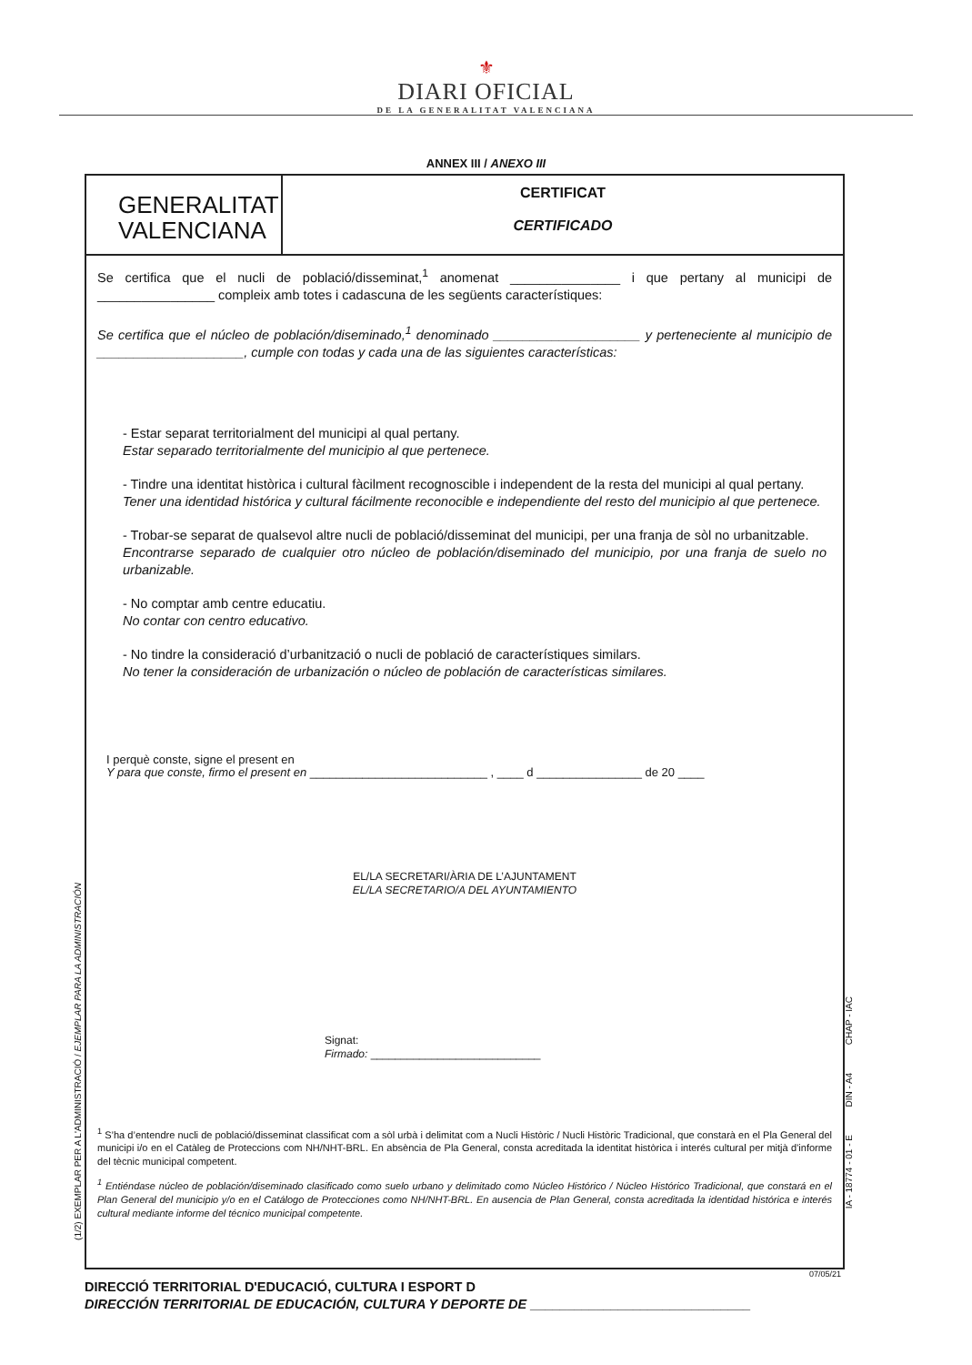⚜
DIARI OFICIAL
DE LA GENERALITAT VALENCIANA
ANNEX III / ANEXO III
GENERALITAT
VALENCIANA
CERTIFICAT
CERTIFICADO
Se certifica que el nucli de població/disseminat,<sup>1</sup> anomenat _______________ i que pertany al municipi de ________________ compleix amb totes i cadascuna de les següents característiques:
Se certifica que el núcleo de población/diseminado,<sup>1</sup> denominado ____________________ y perteneciente al municipio de ____________________, cumple con todas y cada una de las siguientes características:
- Estar separat territorialment del municipi al qual pertany.
Estar separado territorialmente del municipio al que pertenece.
- Tindre una identitat històrica i cultural fàcilment recognoscible i independent de la resta del municipi al qual pertany.
Tener una identidad histórica y cultural fácilmente reconocible e independiente del resto del municipio al que pertenece.
- Trobar-se separat de qualsevol altre nucli de població/disseminat del municipi, per una franja de sòl no urbanitzable.
Encontrarse separado de cualquier otro núcleo de población/diseminado del municipio, por una franja de suelo no urbanizable.
- No comptar amb centre educatiu.
No contar con centro educativo.
- No tindre la consideració d’urbanització o nucli de població de característiques similars.
No tener la consideración de urbanización o núcleo de población de características similares.
I perquè conste, signe el present en
Y para que conste, firmo el present en ___________________________ , ____ d ________________ de 20 ____
EL/LA SECRETARI/ÀRIA DE L’AJUNTAMENT
EL/LA SECRETARIO/A DEL AYUNTAMIENTO
Signat:
Firmado: ____________________________
<sup>1</sup> S’ha d’entendre nucli de població/disseminat classificat com a sòl urbà i delimitat com a Nucli Històric / Nucli Històric Tradicional, que constarà en el Pla General del municipi i/o en el Catàleg de Proteccions com NH/NHT-BRL. En absència de Pla General, consta acreditada la identitat històrica i interés cultural per mitjà d'informe del tècnic municipal competent.
<sup>1</sup> Entiéndase núcleo de población/diseminado clasificado como suelo urbano y delimitado como Núcleo Histórico / Núcleo Histórico Tradicional, que constará en el Plan General del municipio y/o en el Catálogo de Protecciones como NH/NHT-BRL. En ausencia de Plan General, consta acreditada la identidad histórica e interés cultural mediante informe del técnico municipal competente.
07/05/21
DIRECCIÓ TERRITORIAL D'EDUCACIÓ, CULTURA I ESPORT D
DIRECCIÓN TERRITORIAL DE EDUCACIÓN, CULTURA Y DEPORTE DE ______________________________
(1/2) EXEMPLAR PER A L'ADMINISTRACIÓ / EJEMPLAR PARA LA ADMINISTRACIÓN
IA - 18774 - 01 - E DIN - A4 CHAP - IAC